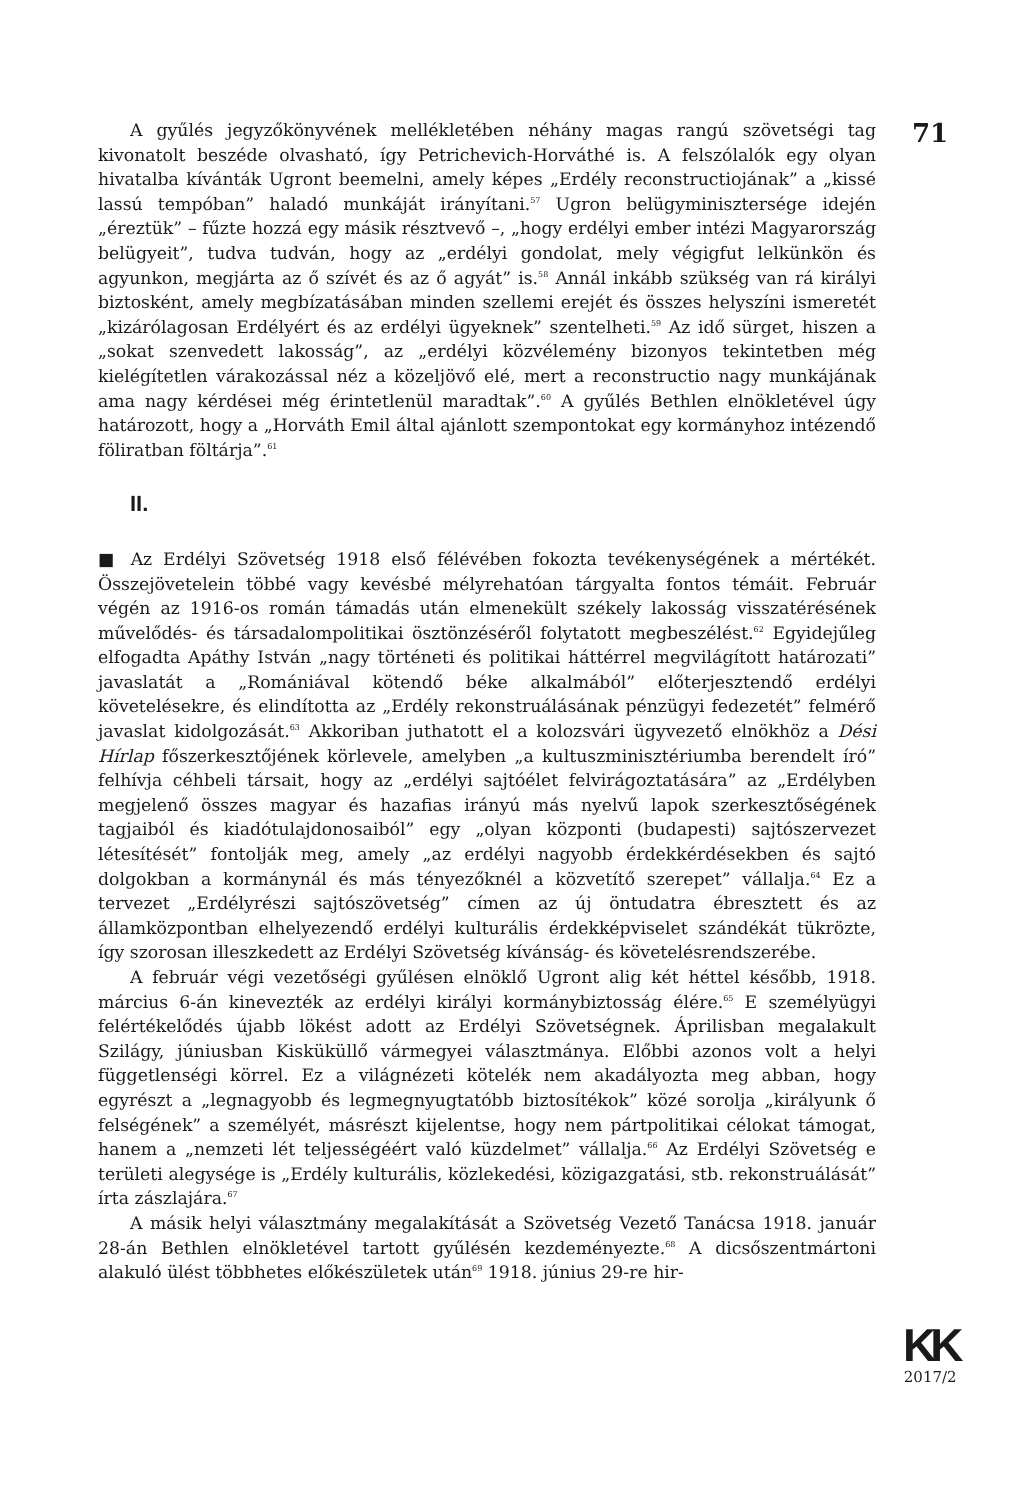71
A gyűlés jegyzőkönyvének mellékletében néhány magas rangú szövetségi tag kivonatolt beszéde olvasható, így Petrichevich-Horváthé is. A felszólalók egy olyan hivatalba kívánták Ugront beemelni, amely képes „Erdély reconstructiojának” a „kissé lassú tempóban” haladó munkáját irányítani.<sup>57</sup> Ugron belügyminisztersége idején „éreztük” – fűzte hozzá egy másik résztvevő –, „hogy erdélyi ember intézi Magyarország belügyeit”, tudva tudván, hogy az „erdélyi gondolat, mely végigfut lelkünkön és agyunkon, megjárta az ő szívét és az ő agyát” is.<sup>58</sup> Annál inkább szükség van rá királyi biztosként, amely megbízatásában minden szellemi erejét és összes helyszíni ismeretét „kizárólagosan Erdélyért és az erdélyi ügyeknek” szentelheti.<sup>59</sup> Az idő sürget, hiszen a „sokat szenvedett lakosság”, az „erdélyi közvélemény bizonyos tekintetben még kielégítetlen várakozással néz a közeljövő elé, mert a reconstructio nagy munkájának ama nagy kérdései még érintetlenül maradtak”.<sup>60</sup> A gyűlés Bethlen elnökletével úgy határozott, hogy a „Horváth Emil által ajánlott szempontokat egy kormányhoz intézendő föliratban föltárja”.<sup>61</sup>
II.
■ Az Erdélyi Szövetség 1918 első félévében fokozta tevékenységének a mértékét. Összejövetelein többé vagy kevésbé mélyrehatóan tárgyalta fontos témáit. Február végén az 1916-os román támadás után elmenekült székely lakosság visszatérésének művelődés- és társadalompolitikai ösztönzéséről folytatott megbeszélést.<sup>62</sup> Egyidejűleg elfogadta Apáthy István „nagy történeti és politikai háttérrel megvilágított határozati” javaslatát a „Romániával kötendő béke alkalmából” előterjesztendő erdélyi követelésekre, és elindította az „Erdély rekonstruálásának pénzügyi fedezetét” felmérő javaslat kidolgozását.<sup>63</sup> Akkoriban juthatott el a kolozsvári ügyvezető elnökhöz a Dési Hírlap főszerkesztőjének körlevele, amelyben „a kultuszminisztériumba berendelt író” felhívja céhbeli társait, hogy az „erdélyi sajtóélet felvirágoztatására” az „Erdélyben megjelenő összes magyar és hazafias irányú más nyelvű lapok szerkesztőségének tagjaiból és kiadótulajdonosaiból” egy „olyan központi (budapesti) sajtószervezet létesítését” fontolják meg, amely „az erdélyi nagyobb érdekkérdésekben és sajtó dolgokban a kormánynál és más tényezőknél a közvetítő szerepet” vállalja.<sup>64</sup> Ez a tervezet „Erdélyrészi sajtószövetség” címen az új öntudatra ébresztett és az államközpontban elhelyezendő erdélyi kulturális érdekképviselet szándékát tükrözte, így szorosan illeszkedett az Erdélyi Szövetség kívánság- és követelésrendszerébe.
A február végi vezetőségi gyűlésen elnöklő Ugront alig két héttel később, 1918. március 6-án kinevezték az erdélyi királyi kormánybiztosság élére.<sup>65</sup> E személyügyi felértékelődés újabb lökést adott az Erdélyi Szövetségnek. Áprilisban megalakult Szilágy, júniusban Kisküküllő vármegyei választmánya. Előbbi azonos volt a helyi függetlenségi körrel. Ez a világnézeti kötelék nem akadályozta meg abban, hogy egyrészt a „legnagyobb és legmegnyugtatóbb biztosítékok” közé sorolja „királyunk ő felségének” a személyét, másrészt kijelentse, hogy nem pártpolitikai célokat támogat, hanem a „nemzeti lét teljességéért való küzdelmet” vállalja.<sup>66</sup> Az Erdélyi Szövetség e területi alegysége is „Erdély kulturális, közlekedési, közigazgatási, stb. rekonstruálását” írta zászlajára.<sup>67</sup>
A másik helyi választmány megalakítását a Szövetség Vezető Tanácsa 1918. január 28-án Bethlen elnökletével tartott gyűlésén kezdeményezte.<sup>68</sup> A dicsőszentmártoni alakuló ülést többhetes előkészületek után<sup>69</sup> 1918. június 29-re hir-
KK
2017/2